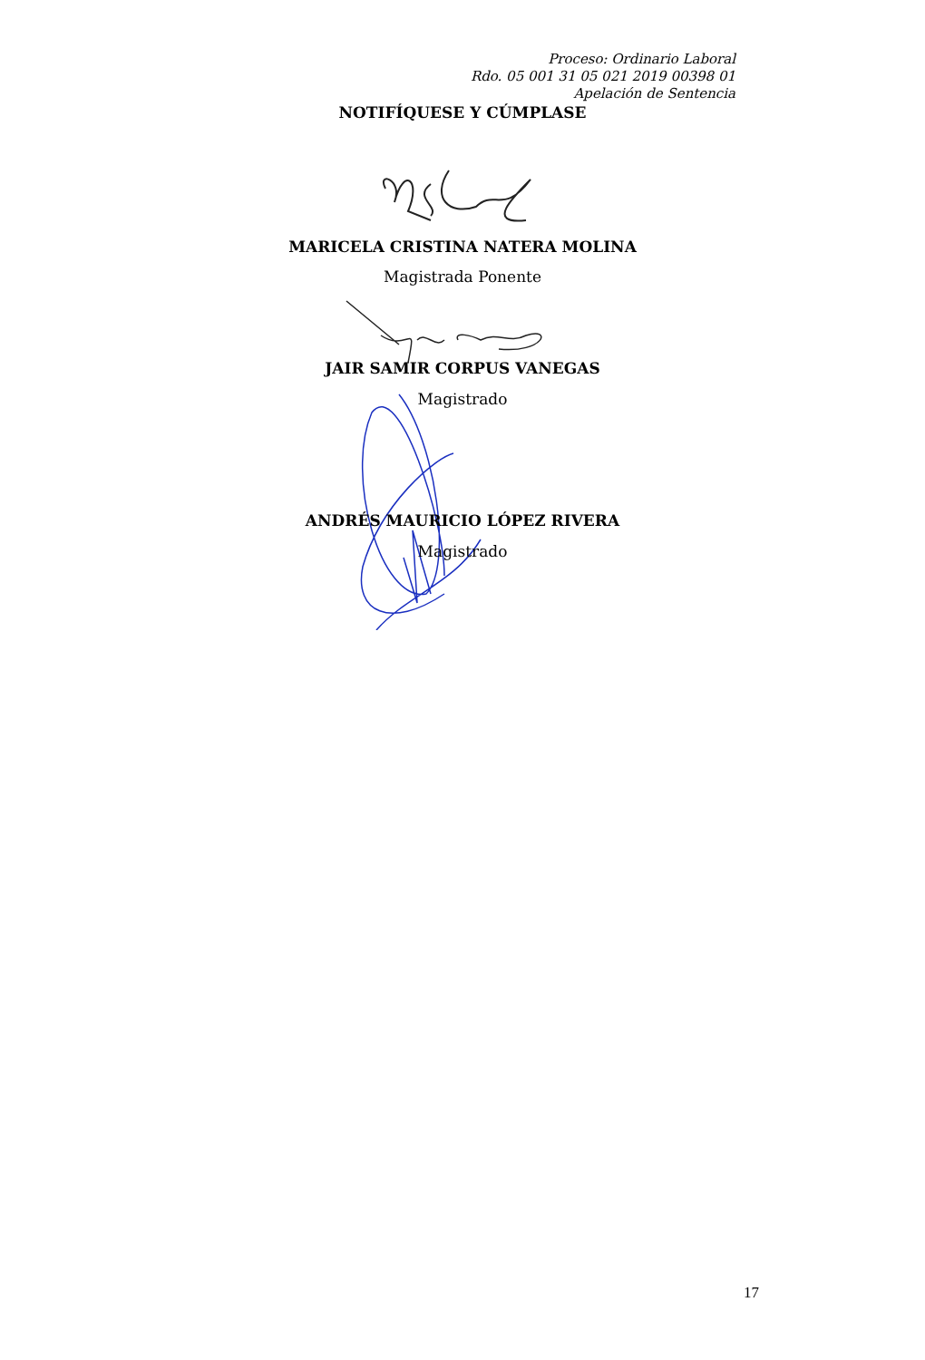Proceso: Ordinario Laboral
Rdo. 05 001 31 05 021 2019 00398 01
Apelación de Sentencia
NOTIFÍQUESE Y CÚMPLASE
MARICELA CRISTINA NATERA MOLINA
Magistrada Ponente
JAIR SAMIR CORPUS VANEGAS
Magistrado
ANDRÉS MAURICIO LÓPEZ RIVERA
Magistrado
17